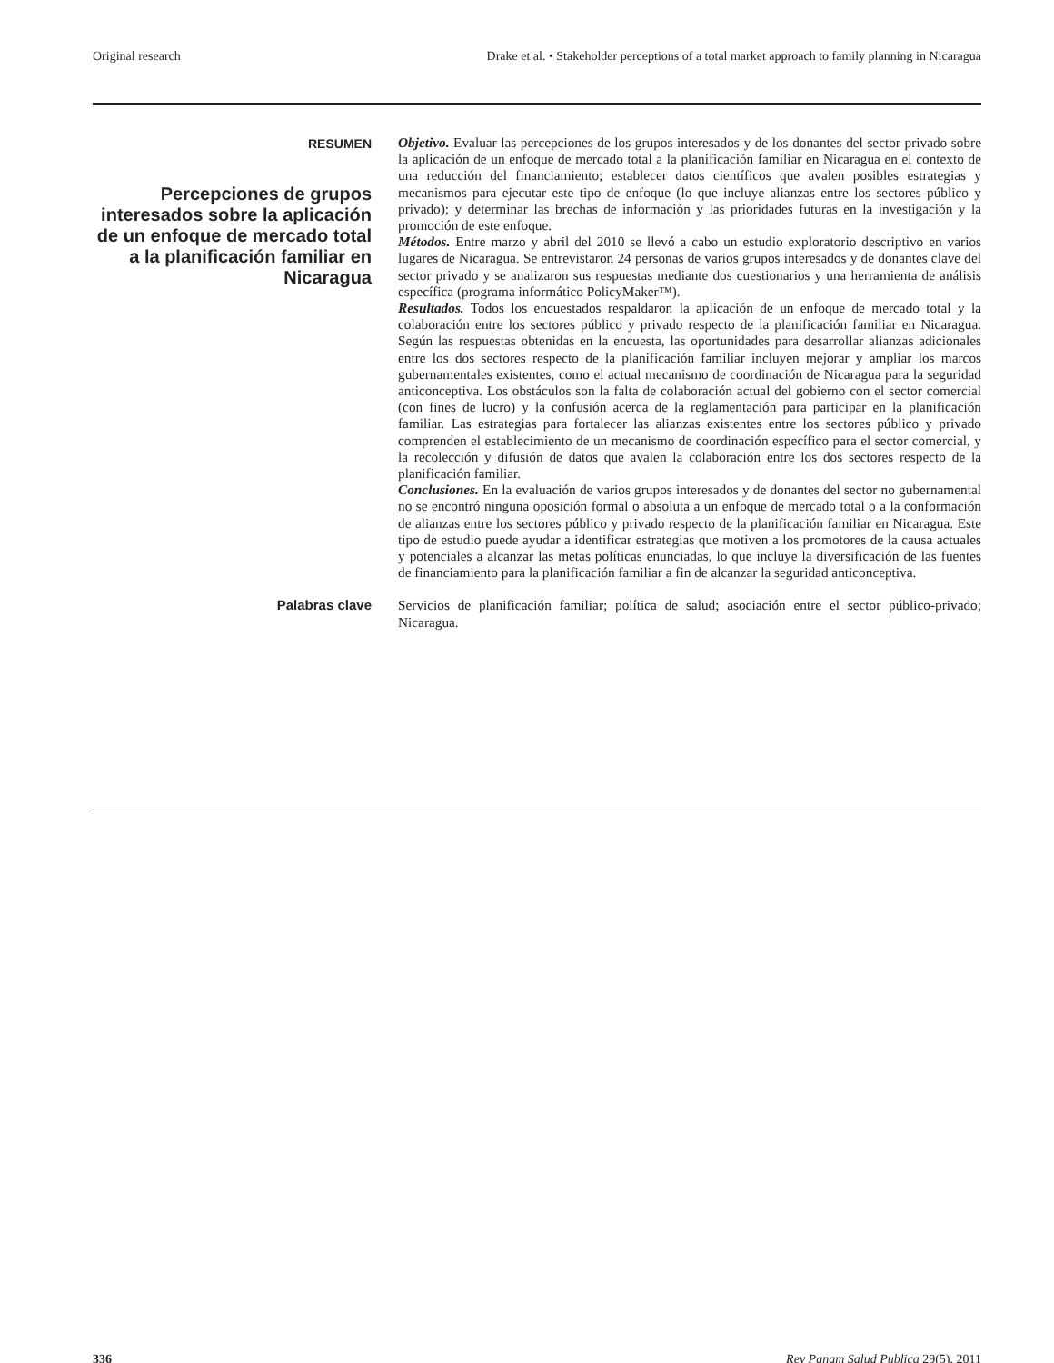Original research Drake et al. • Stakeholder perceptions of a total market approach to family planning in Nicaragua
RESUMEN
Percepciones de grupos interesados sobre la aplicación de un enfoque de mercado total a la planificación familiar en Nicaragua
Objetivo. Evaluar las percepciones de los grupos interesados y de los donantes del sector privado sobre la aplicación de un enfoque de mercado total a la planificación familiar en Nicaragua en el contexto de una reducción del financiamiento; establecer datos científicos que avalen posibles estrategias y mecanismos para ejecutar este tipo de enfoque (lo que incluye alianzas entre los sectores público y privado); y determinar las brechas de información y las prioridades futuras en la investigación y la promoción de este enfoque.
Métodos. Entre marzo y abril del 2010 se llevó a cabo un estudio exploratorio descriptivo en varios lugares de Nicaragua. Se entrevistaron 24 personas de varios grupos interesados y de donantes clave del sector privado y se analizaron sus respuestas mediante dos cuestionarios y una herramienta de análisis específica (programa informático PolicyMaker™).
Resultados. Todos los encuestados respaldaron la aplicación de un enfoque de mercado total y la colaboración entre los sectores público y privado respecto de la planificación familiar en Nicaragua. Según las respuestas obtenidas en la encuesta, las oportunidades para desarrollar alianzas adicionales entre los dos sectores respecto de la planificación familiar incluyen mejorar y ampliar los marcos gubernamentales existentes, como el actual mecanismo de coordinación de Nicaragua para la seguridad anticonceptiva. Los obstáculos son la falta de colaboración actual del gobierno con el sector comercial (con fines de lucro) y la confusión acerca de la reglamentación para participar en la planificación familiar. Las estrategias para fortalecer las alianzas existentes entre los sectores público y privado comprenden el establecimiento de un mecanismo de coordinación específico para el sector comercial, y la recolección y difusión de datos que avalen la colaboración entre los dos sectores respecto de la planificación familiar.
Conclusiones. En la evaluación de varios grupos interesados y de donantes del sector no gubernamental no se encontró ninguna oposición formal o absoluta a un enfoque de mercado total o a la conformación de alianzas entre los sectores público y privado respecto de la planificación familiar en Nicaragua. Este tipo de estudio puede ayudar a identificar estrategias que motiven a los promotores de la causa actuales y potenciales a alcanzar las metas políticas enunciadas, lo que incluye la diversificación de las fuentes de financiamiento para la planificación familiar a fin de alcanzar la seguridad anticonceptiva.
Palabras clave
Servicios de planificación familiar; política de salud; asociación entre el sector público-privado; Nicaragua.
336 Rev Panam Salud Publica 29(5), 2011